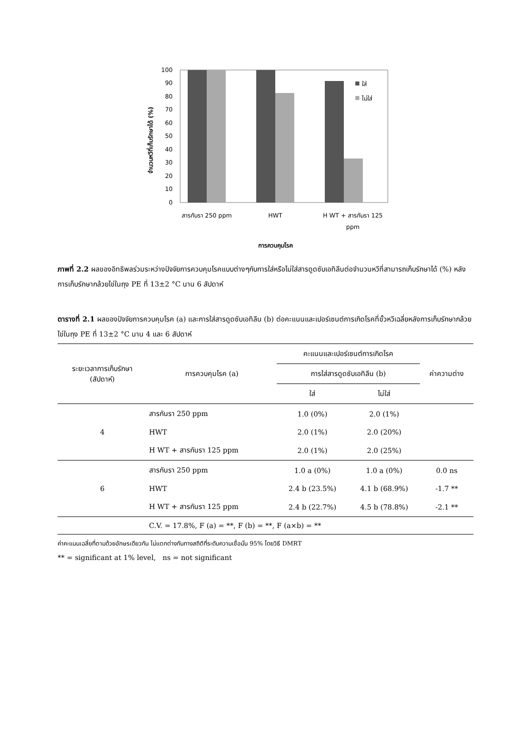จำนวนหวีที่เก็บรักษาได้ (%)
100
90
80
70
60
50
40
30
20
10
0
ใส่
ไม่ใส่
สารกันรา 250 ppm
HWT
H WT + สารกันรา 125
ppm
การควบคุมโรค
ภาพที่ 2.2 ผลของอิทธิพลร่วมระหว่างปัจจัยการควบคุมโรคแบบต่างๆกับการใส่หรือไม่ใส่สารดูดซับเอทิลีนต่อจำนวนหวีที่สามารถเก็บรักษาได้ (%) หลังการเก็บรักษากล้วยไข่ในถุง PE ที่ 13±2 °C นาน 6 สัปดาห์
ตารางที่ 2.1 ผลของปัจจัยการควบคุมโรค (a) และการใส่สารดูดซับเอทิลีน (b) ต่อคะแนนและเปอร์เซนต์การเกิดโรคที่ขั้วหวีเฉลี่ยหลังการเก็บรักษากล้วยไข่ในถุง PE ที่ 13±2 °C นาน 4 และ 6 สัปดาห์
| ระยะเวลาการเก็บรักษา (สัปดาห์) | การควบคุมโรค (a) | คะแนนและเปอร์เซนต์การเกิดโรค | | ค่าความต่าง |
| --- | --- | --- | --- | --- |
| | | การใส่สารดูดซับเอทิลีน (b) | | |
| | | ใส่ | ไม่ใส่ | |
| 4 | สารกันรา 250 ppm | 1.0 (0%) | 2.0 (1%) | |
| | HWT | 2.0 (1%) | 2.0 (20%) | |
| | H WT + สารกันรา 125 ppm | 2.0 (1%) | 2.0 (25%) | |
| 6 | สารกันรา 250 ppm | 1.0 a (0%) | 1.0 a (0%) | 0.0 ns |
| | HWT | 2.4 b (23.5%) | 4.1 b (68.9%) | -1.7 ** |
| | H WT + สารกันรา 125 ppm | 2.4 b (22.7%) | 4.5 b (78.8%) | -2.1 ** |
| | C.V. = 17.8%, F (a) = **, F (b) = **, F (a×b) = ** | | | |
ค่าคะแนนเฉลี่ยที่ตามด้วยอักษรเดียวกัน ไม่แตกต่างกันทางสถิติที่ระดับความเชื่อมั่น 95% โดยวิธี DMRT
** = significant at 1% level, ns = not significant